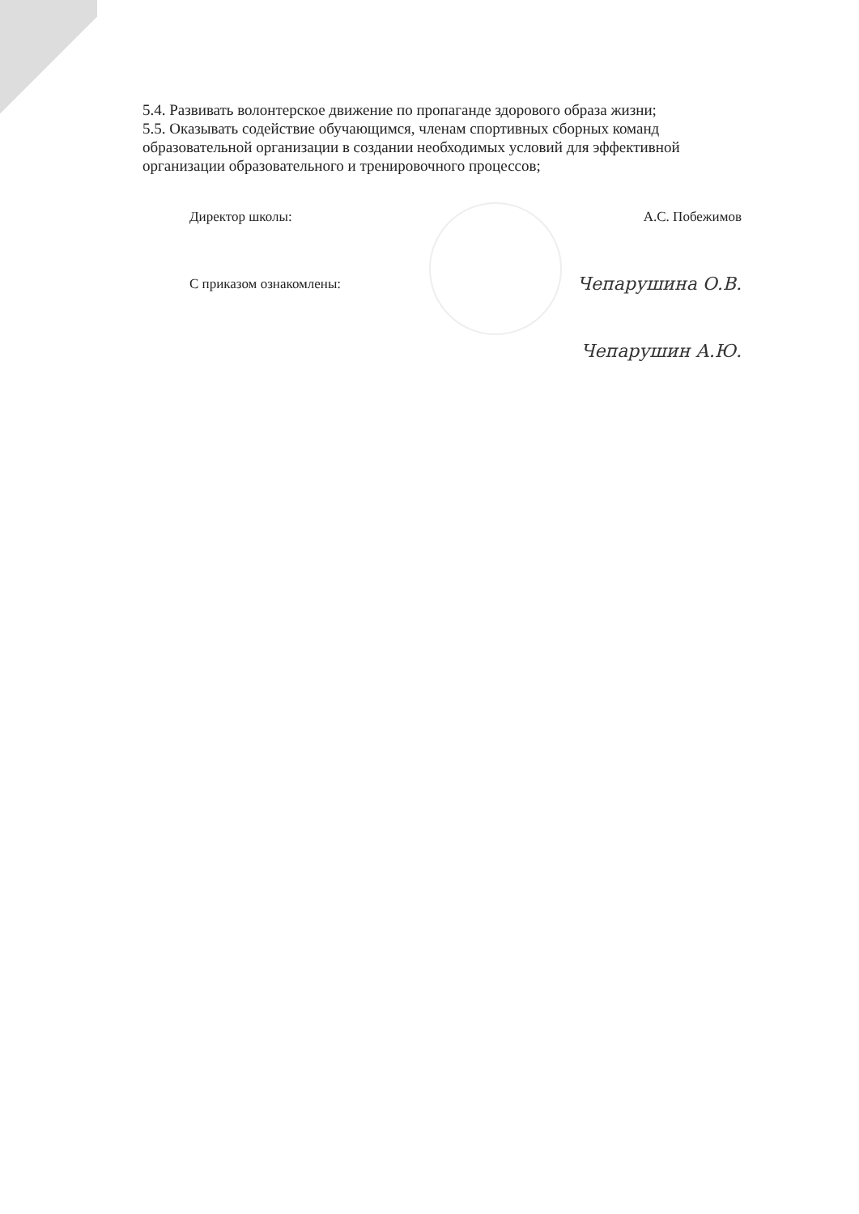5.4. Развивать волонтерское движение по пропаганде здорового образа жизни;
5.5. Оказывать содействие обучающимся, членам спортивных сборных команд образовательной организации в создании необходимых условий для эффективной организации образовательного и тренировочного процессов;
Директор школы: А.С. Побежимов
С приказом ознакомлены:
Чепарушина О.В.
Чепарушин А.Ю.